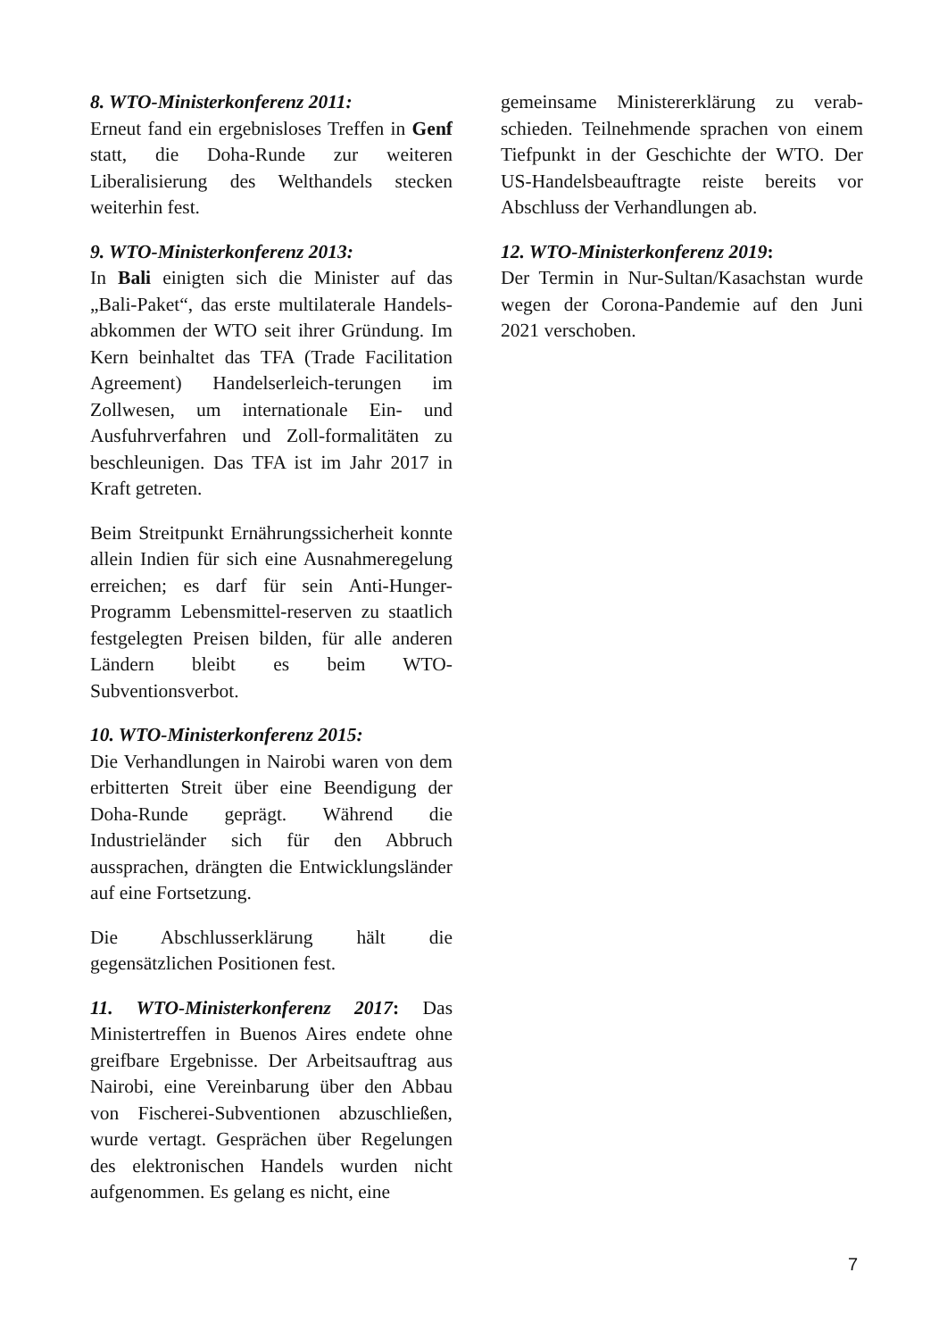8. WTO-Ministerkonferenz 2011:
Erneut fand ein ergebnisloses Treffen in Genf statt, die Doha-Runde zur weiteren Liberalisierung des Welthandels stecken weiterhin fest.
9. WTO-Ministerkonferenz 2013:
In Bali einigten sich die Minister auf das „Bali-Paket“, das erste multilaterale Handels-abkommen der WTO seit ihrer Gründung. Im Kern beinhaltet das TFA (Trade Facilitation Agreement) Handelserleich-terungen im Zollwesen, um internationale Ein- und Ausfuhrverfahren und Zoll-formalitäten zu beschleunigen. Das TFA ist im Jahr 2017 in Kraft getreten.
Beim Streitpunkt Ernährungssicherheit konnte allein Indien für sich eine Ausnahmeregelung erreichen; es darf für sein Anti-Hunger-Programm Lebensmittel-reserven zu staatlich festgelegten Preisen bilden, für alle anderen Ländern bleibt es beim WTO-Subventionsverbot.
10. WTO-Ministerkonferenz 2015:
Die Verhandlungen in Nairobi waren von dem erbitterten Streit über eine Beendigung der Doha-Runde geprägt. Während die Industrieländer sich für den Abbruch aussprachen, drängten die Entwicklungsländer auf eine Fortsetzung.
Die Abschlusserklärung hält die gegensätzlichen Positionen fest.
11. WTO-Ministerkonferenz 2017: Das Ministertreffen in Buenos Aires endete ohne greifbare Ergebnisse. Der Arbeitsauftrag aus Nairobi, eine Vereinbarung über den Abbau von Fischerei-Subventionen abzuschließen, wurde vertagt. Gesprächen über Regelungen des elektronischen Handels wurden nicht aufgenommen. Es gelang es nicht, eine
gemeinsame Ministererklärung zu verab-schieden. Teilnehmende sprachen von einem Tiefpunkt in der Geschichte der WTO. Der US-Handelsbeauftragte reiste bereits vor Abschluss der Verhandlungen ab.
12. WTO-Ministerkonferenz 2019:
Der Termin in Nur-Sultan/Kasachstan wurde wegen der Corona-Pandemie auf den Juni 2021 verschoben.
7